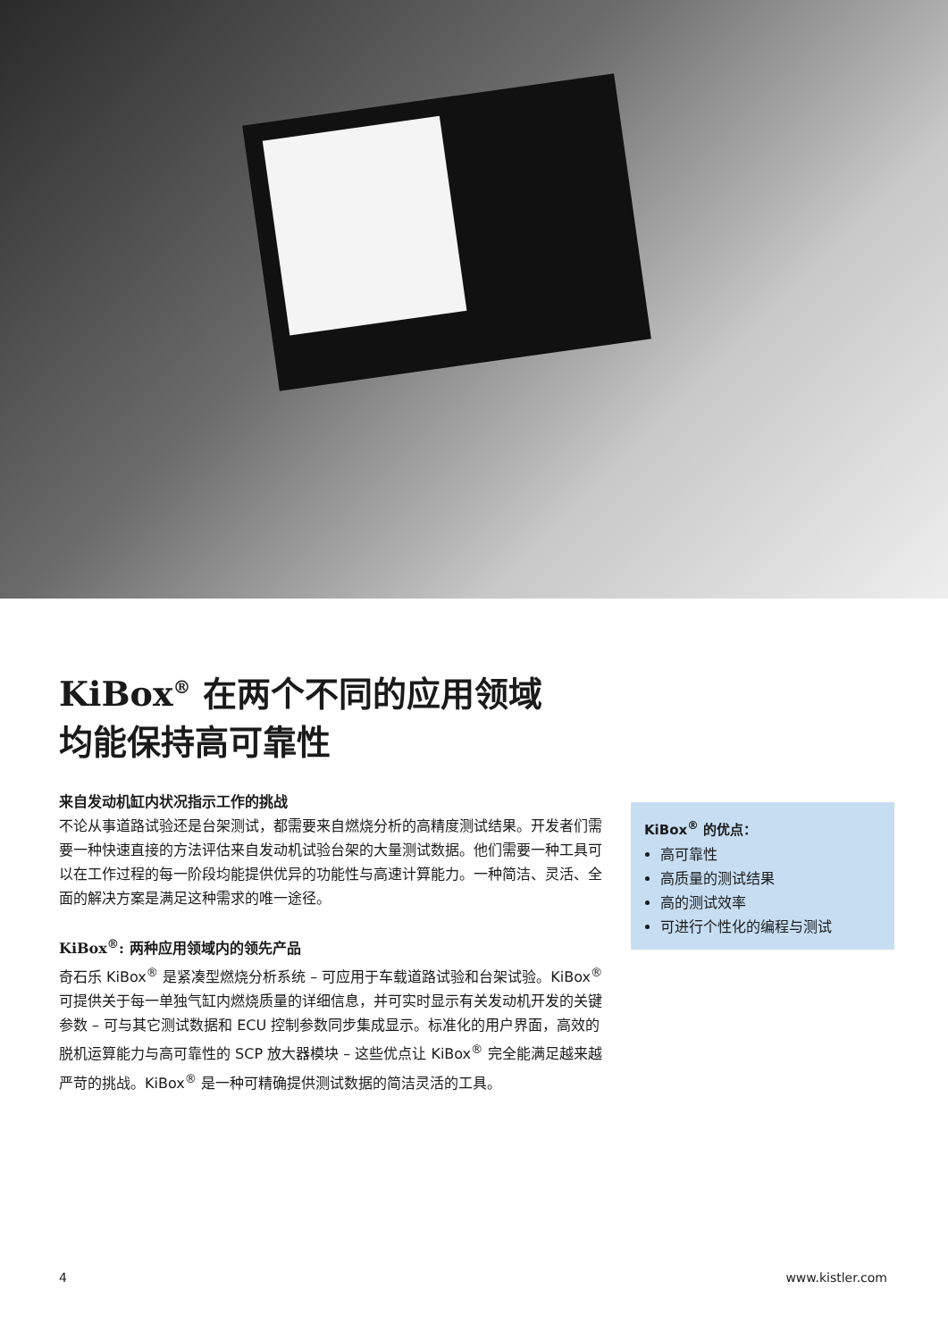KiBox<sup>®</sup> 在两个不同的应用领域
均能保持高可靠性
来自发动机缸内状况指示工作的挑战
不论从事道路试验还是台架测试，都需要来自燃烧分析的高精度测试结果。开发者们需要一种快速直接的方法评估来自发动机试验台架的大量测试数据。他们需要一种工具可以在工作过程的每一阶段均能提供优异的功能性与高速计算能力。一种简洁、灵活、全面的解决方案是满足这种需求的唯一途径。
KiBox<sup>®</sup>: 两种应用领域内的领先产品
奇石乐 KiBox<sup>®</sup> 是紧凑型燃烧分析系统 – 可应用于车载道路试验和台架试验。KiBox<sup>®</sup>可提供关于每一单独气缸内燃烧质量的详细信息，并可实时显示有关发动机开发的关键参数 – 可与其它测试数据和 ECU 控制参数同步集成显示。标准化的用户界面，高效的脱机运算能力与高可靠性的 SCP 放大器模块 – 这些优点让 KiBox<sup>®</sup> 完全能满足越来越严苛的挑战。KiBox<sup>®</sup> 是一种可精确提供测试数据的简洁灵活的工具。
KiBox<sup>®</sup> 的优点：
高可靠性
高质量的测试结果
高的测试效率
可进行个性化的编程与测试
4 www.kistler.com